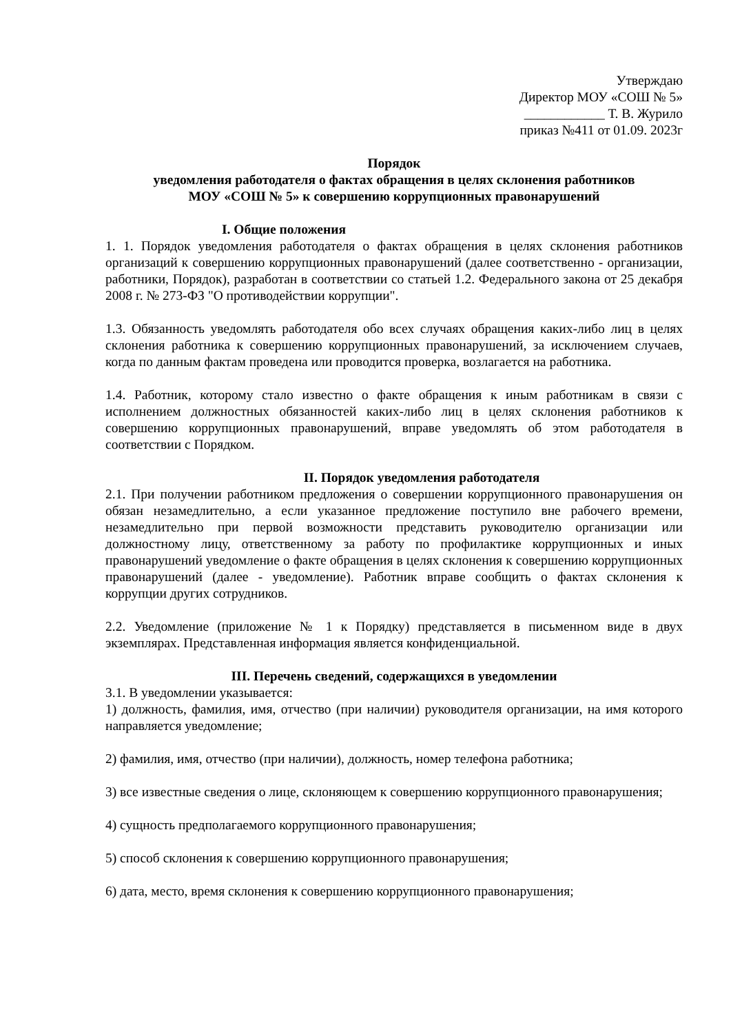Утверждаю
Директор МОУ «СОШ № 5»
____________ Т. В. Журило
приказ №411 от 01.09. 2023г
Порядок
уведомления работодателя о фактах обращения в целях склонения работников
МОУ «СОШ № 5» к совершению коррупционных правонарушений
I. Общие положения
1. 1. Порядок уведомления работодателя о фактах обращения в целях склонения работников организаций к совершению коррупционных правонарушений (далее соответственно - организации, работники, Порядок), разработан в соответствии со статьей 1.2. Федерального закона от 25 декабря 2008 г. № 273-ФЗ "О противодействии коррупции".
1.3. Обязанность уведомлять работодателя обо всех случаях обращения каких-либо лиц в целях склонения работника к совершению коррупционных правонарушений, за исключением случаев, когда по данным фактам проведена или проводится проверка, возлагается на работника.
1.4. Работник, которому стало известно о факте обращения к иным работникам в связи с исполнением должностных обязанностей каких-либо лиц в целях склонения работников к совершению коррупционных правонарушений, вправе уведомлять об этом работодателя в соответствии с Порядком.
II. Порядок уведомления работодателя
2.1. При получении работником предложения о совершении коррупционного правонарушения он обязан незамедлительно, а если указанное предложение поступило вне рабочего времени, незамедлительно при первой возможности представить руководителю организации или должностному лицу, ответственному за работу по профилактике коррупционных и иных правонарушений уведомление о факте обращения в целях склонения к совершению коррупционных правонарушений (далее - уведомление). Работник вправе сообщить о фактах склонения к коррупции других сотрудников.
2.2. Уведомление (приложение № 1 к Порядку) представляется в письменном виде в двух экземплярах. Представленная информация является конфиденциальной.
III. Перечень сведений, содержащихся в уведомлении
3.1. В уведомлении указывается:
1) должность, фамилия, имя, отчество (при наличии) руководителя организации, на имя которого направляется уведомление;
2) фамилия, имя, отчество (при наличии), должность, номер телефона работника;
3) все известные сведения о лице, склоняющем к совершению коррупционного правонарушения;
4) сущность предполагаемого коррупционного правонарушения;
5) способ склонения к совершению коррупционного правонарушения;
6) дата, место, время склонения к совершению коррупционного правонарушения;